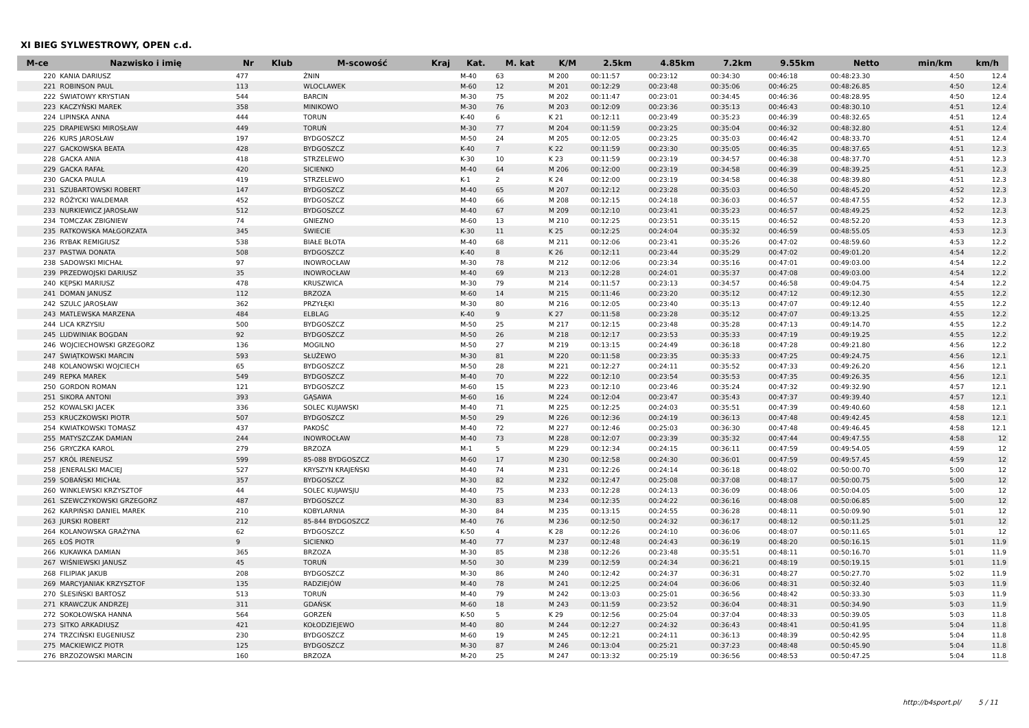XI BIEG SYLWESTROWY, OPEN c.d.
| M-ce | Nazwisko i imię | Nr | Klub | M-scowość | Kraj | Kat. | M. kat | K/M | 2.5km | 4.85km | 7.2km | 9.55km | Netto | min/km | km/h |
| --- | --- | --- | --- | --- | --- | --- | --- | --- | --- | --- | --- | --- | --- | --- | --- |
| 220 | KANIA DARIUSZ | 477 | | ŻNIN | | M-40 | 63 | M 200 | 00:11:57 | 00:23:12 | 00:34:30 | 00:46:18 | 00:48:23.30 | 4:50 | 12.4 |
| 221 | ROBINSON PAUL | 113 | | WLOCLAWEK | | M-60 | 12 | M 201 | 00:12:29 | 00:23:48 | 00:35:06 | 00:46:25 | 00:48:26.85 | 4:50 | 12.4 |
| 222 | ŚWIATOWY KRYSTIAN | 544 | | BARCIN | | M-30 | 75 | M 202 | 00:11:47 | 00:23:01 | 00:34:45 | 00:46:36 | 00:48:28.95 | 4:50 | 12.4 |
| 223 | KACZYŃSKI MAREK | 358 | | MINIKOWO | | M-30 | 76 | M 203 | 00:12:09 | 00:23:36 | 00:35:13 | 00:46:43 | 00:48:30.10 | 4:51 | 12.4 |
| 224 | LIPINSKA ANNA | 444 | | TORUN | | K-40 | 6 | K 21 | 00:12:11 | 00:23:49 | 00:35:23 | 00:46:39 | 00:48:32.65 | 4:51 | 12.4 |
| 225 | DRAPIEWSKI MIROSŁAW | 449 | | TORUŃ | | M-30 | 77 | M 204 | 00:11:59 | 00:23:25 | 00:35:04 | 00:46:32 | 00:48:32.80 | 4:51 | 12.4 |
| 226 | KURS JAROSŁAW | 197 | | BYDGOSZCZ | | M-50 | 24 | M 205 | 00:12:05 | 00:23:25 | 00:35:03 | 00:46:42 | 00:48:33.70 | 4:51 | 12.4 |
| 227 | GACKOWSKA BEATA | 428 | | BYDGOSZCZ | | K-40 | 7 | K 22 | 00:11:59 | 00:23:30 | 00:35:05 | 00:46:35 | 00:48:37.65 | 4:51 | 12.3 |
| 228 | GACKA ANIA | 418 | | STRZELEWO | | K-30 | 10 | K 23 | 00:11:59 | 00:23:19 | 00:34:57 | 00:46:38 | 00:48:37.70 | 4:51 | 12.3 |
| 229 | GACKA RAFAŁ | 420 | | SICIENKO | | M-40 | 64 | M 206 | 00:12:00 | 00:23:19 | 00:34:58 | 00:46:39 | 00:48:39.25 | 4:51 | 12.3 |
| 230 | GACKA PAULA | 419 | | STRZELEWO | | K-1 | 2 | K 24 | 00:12:00 | 00:23:19 | 00:34:58 | 00:46:38 | 00:48:39.80 | 4:51 | 12.3 |
| 231 | SZUBARTOWSKI ROBERT | 147 | | BYDGOSZCZ | | M-40 | 65 | M 207 | 00:12:12 | 00:23:28 | 00:35:03 | 00:46:50 | 00:48:45.20 | 4:52 | 12.3 |
| 232 | RÓŻYCKI WALDEMAR | 452 | | BYDGOSZCZ | | M-40 | 66 | M 208 | 00:12:15 | 00:24:18 | 00:36:03 | 00:46:57 | 00:48:47.55 | 4:52 | 12.3 |
| 233 | NURKIEWICZ JAROSŁAW | 512 | | BYDGOSZCZ | | M-40 | 67 | M 209 | 00:12:10 | 00:23:41 | 00:35:23 | 00:46:57 | 00:48:49.25 | 4:52 | 12.3 |
| 234 | TOMCZAK ZBIGNIEW | 74 | | GNIEZNO | | M-60 | 13 | M 210 | 00:12:25 | 00:23:51 | 00:35:15 | 00:46:52 | 00:48:52.20 | 4:53 | 12.3 |
| 235 | RATKOWSKA MAŁGORZATA | 345 | | ŚWIECIE | | K-30 | 11 | K 25 | 00:12:25 | 00:24:04 | 00:35:32 | 00:46:59 | 00:48:55.05 | 4:53 | 12.3 |
| 236 | RYBAK REMIGIUSZ | 538 | | BIAŁE BŁOTA | | M-40 | 68 | M 211 | 00:12:06 | 00:23:41 | 00:35:26 | 00:47:02 | 00:48:59.60 | 4:53 | 12.2 |
| 237 | PASTWA DONATA | 508 | | BYDGOSZCZ | | K-40 | 8 | K 26 | 00:12:11 | 00:23:44 | 00:35:29 | 00:47:02 | 00:49:01.20 | 4:54 | 12.2 |
| 238 | SADOWSKI MICHAŁ | 97 | | INOWROCŁAW | | M-30 | 78 | M 212 | 00:12:06 | 00:23:34 | 00:35:16 | 00:47:01 | 00:49:03.00 | 4:54 | 12.2 |
| 239 | PRZEDWOJSKI DARIUSZ | 35 | | INOWROCŁAW | | M-40 | 69 | M 213 | 00:12:28 | 00:24:01 | 00:35:37 | 00:47:08 | 00:49:03.00 | 4:54 | 12.2 |
| 240 | KĘPSKI MARIUSZ | 478 | | KRUSZWICA | | M-30 | 79 | M 214 | 00:11:57 | 00:23:13 | 00:34:57 | 00:46:58 | 00:49:04.75 | 4:54 | 12.2 |
| 241 | DOMAN JANUSZ | 112 | | BRZOZA | | M-60 | 14 | M 215 | 00:11:46 | 00:23:20 | 00:35:12 | 00:47:12 | 00:49:12.30 | 4:55 | 12.2 |
| 242 | SZULC JAROSŁAW | 362 | | PRZYŁĘKI | | M-30 | 80 | M 216 | 00:12:05 | 00:23:40 | 00:35:13 | 00:47:07 | 00:49:12.40 | 4:55 | 12.2 |
| 243 | MATLEWSKA MARZENA | 484 | | ELBLAG | | K-40 | 9 | K 27 | 00:11:58 | 00:23:28 | 00:35:12 | 00:47:07 | 00:49:13.25 | 4:55 | 12.2 |
| 244 | LICA KRZYSIU | 500 | | BYDGOSZCZ | | M-50 | 25 | M 217 | 00:12:15 | 00:23:48 | 00:35:28 | 00:47:13 | 00:49:14.70 | 4:55 | 12.2 |
| 245 | LUDWINIAK BOGDAN | 92 | | BYDGOSZCZ | | M-50 | 26 | M 218 | 00:12:17 | 00:23:53 | 00:35:33 | 00:47:19 | 00:49:19.25 | 4:55 | 12.2 |
| 246 | WOJCIECHOWSKI GRZEGORZ | 136 | | MOGILNO | | M-50 | 27 | M 219 | 00:13:15 | 00:24:49 | 00:36:18 | 00:47:28 | 00:49:21.80 | 4:56 | 12.2 |
| 247 | ŚWIĄTKOWSKI MARCIN | 593 | | SŁUŻEWO | | M-30 | 81 | M 220 | 00:11:58 | 00:23:35 | 00:35:33 | 00:47:25 | 00:49:24.75 | 4:56 | 12.1 |
| 248 | KOLANOWSKI WOJCIECH | 65 | | BYDGOSZCZ | | M-50 | 28 | M 221 | 00:12:27 | 00:24:11 | 00:35:52 | 00:47:33 | 00:49:26.20 | 4:56 | 12.1 |
| 249 | REPKA MAREK | 549 | | BYDGOSZCZ | | M-40 | 70 | M 222 | 00:12:10 | 00:23:54 | 00:35:53 | 00:47:35 | 00:49:26.35 | 4:56 | 12.1 |
| 250 | GORDON ROMAN | 121 | | BYDGOSZCZ | | M-60 | 15 | M 223 | 00:12:10 | 00:23:46 | 00:35:24 | 00:47:32 | 00:49:32.90 | 4:57 | 12.1 |
| 251 | SIKORA ANTONI | 393 | | GĄSAWA | | M-60 | 16 | M 224 | 00:12:04 | 00:23:47 | 00:35:43 | 00:47:37 | 00:49:39.40 | 4:57 | 12.1 |
| 252 | KOWALSKI JACEK | 336 | | SOLEC KUJAWSKI | | M-40 | 71 | M 225 | 00:12:25 | 00:24:03 | 00:35:51 | 00:47:39 | 00:49:40.60 | 4:58 | 12.1 |
| 253 | KRUCZKOWSKI PIOTR | 507 | | BYDGOSZCZ | | M-50 | 29 | M 226 | 00:12:36 | 00:24:19 | 00:36:13 | 00:47:48 | 00:49:42.45 | 4:58 | 12.1 |
| 254 | KWIATKOWSKI TOMASZ | 437 | | PAKOŚĆ | | M-40 | 72 | M 227 | 00:12:46 | 00:25:03 | 00:36:30 | 00:47:48 | 00:49:46.45 | 4:58 | 12.1 |
| 255 | MATYSZCZAK DAMIAN | 244 | | INOWROCŁAW | | M-40 | 73 | M 228 | 00:12:07 | 00:23:39 | 00:35:32 | 00:47:44 | 00:49:47.55 | 4:58 | 12 |
| 256 | GRYCZKA KAROL | 279 | | BRZOZA | | M-1 | 5 | M 229 | 00:12:34 | 00:24:15 | 00:36:11 | 00:47:59 | 00:49:54.05 | 4:59 | 12 |
| 257 | KRÓL IRENEUSZ | 599 | | 85-088 BYDGOSZCZ | | M-60 | 17 | M 230 | 00:12:58 | 00:24:30 | 00:36:01 | 00:47:59 | 00:49:57.45 | 4:59 | 12 |
| 258 | JENERALSKI MACIEJ | 527 | | KRYSZYN KRAJEŃSKI | | M-40 | 74 | M 231 | 00:12:26 | 00:24:14 | 00:36:18 | 00:48:02 | 00:50:00.70 | 5:00 | 12 |
| 259 | SOBAŃSKI MICHAŁ | 357 | | BYDGOSZCZ | | M-30 | 82 | M 232 | 00:12:47 | 00:25:08 | 00:37:08 | 00:48:17 | 00:50:00.75 | 5:00 | 12 |
| 260 | WINKLEWSKI KRZYSZTOF | 44 | | SOLEC KUJAWSJU | | M-40 | 75 | M 233 | 00:12:28 | 00:24:13 | 00:36:09 | 00:48:06 | 00:50:04.05 | 5:00 | 12 |
| 261 | SZEWCZYKOWSKI GRZEGORZ | 487 | | BYDGOSZCZ | | M-30 | 83 | M 234 | 00:12:35 | 00:24:22 | 00:36:16 | 00:48:08 | 00:50:06.85 | 5:00 | 12 |
| 262 | KARPIŃSKI DANIEL MAREK | 210 | | KOBYLARNIA | | M-30 | 84 | M 235 | 00:13:15 | 00:24:55 | 00:36:28 | 00:48:11 | 00:50:09.90 | 5:01 | 12 |
| 263 | JURSKI ROBERT | 212 | | 85-844 BYDGOSZCZ | | M-40 | 76 | M 236 | 00:12:50 | 00:24:32 | 00:36:17 | 00:48:12 | 00:50:11.25 | 5:01 | 12 |
| 264 | KOLANOWSKA GRAŻYNA | 62 | | BYDGOSZCZ | | K-50 | 4 | K 28 | 00:12:26 | 00:24:10 | 00:36:06 | 00:48:07 | 00:50:11.65 | 5:01 | 12 |
| 265 | ŁOŚ PIOTR | 9 | | SICIENKO | | M-40 | 77 | M 237 | 00:12:48 | 00:24:43 | 00:36:19 | 00:48:20 | 00:50:16.15 | 5:01 | 11.9 |
| 266 | KUKAWKA DAMIAN | 365 | | BRZOZA | | M-30 | 85 | M 238 | 00:12:26 | 00:23:48 | 00:35:51 | 00:48:11 | 00:50:16.70 | 5:01 | 11.9 |
| 267 | WIŚNIEWSKI JANUSZ | 45 | | TORUŃ | | M-50 | 30 | M 239 | 00:12:59 | 00:24:34 | 00:36:21 | 00:48:19 | 00:50:19.15 | 5:01 | 11.9 |
| 268 | FILIPIAK JAKUB | 208 | | BYDGOSZCZ | | M-30 | 86 | M 240 | 00:12:42 | 00:24:37 | 00:36:31 | 00:48:27 | 00:50:27.70 | 5:02 | 11.9 |
| 269 | MARCYJANIAK KRZYSZTOF | 135 | | RADZIEJÓW | | M-40 | 78 | M 241 | 00:12:25 | 00:24:04 | 00:36:06 | 00:48:31 | 00:50:32.40 | 5:03 | 11.9 |
| 270 | ŚLESIŃSKI BARTOSZ | 513 | | TORUŃ | | M-40 | 79 | M 242 | 00:13:03 | 00:25:01 | 00:36:56 | 00:48:42 | 00:50:33.30 | 5:03 | 11.9 |
| 271 | KRAWCZUK ANDRZEJ | 311 | | GDAŃSK | | M-60 | 18 | M 243 | 00:11:59 | 00:23:52 | 00:36:04 | 00:48:31 | 00:50:34.90 | 5:03 | 11.9 |
| 272 | SOKOŁOWSKA HANNA | 564 | | GORZEŃ | | K-50 | 5 | K 29 | 00:12:56 | 00:25:04 | 00:37:04 | 00:48:33 | 00:50:39.05 | 5:03 | 11.8 |
| 273 | SITKO ARKADIUSZ | 421 | | KOŁODZIEJEWO | | M-40 | 80 | M 244 | 00:12:27 | 00:24:32 | 00:36:43 | 00:48:41 | 00:50:41.95 | 5:04 | 11.8 |
| 274 | TRZCIŃSKI EUGENIUSZ | 230 | | BYDGOSZCZ | | M-60 | 19 | M 245 | 00:12:21 | 00:24:11 | 00:36:13 | 00:48:39 | 00:50:42.95 | 5:04 | 11.8 |
| 275 | MACKIEWICZ PIOTR | 125 | | BYDGOSZCZ | | M-30 | 87 | M 246 | 00:13:04 | 00:25:21 | 00:37:23 | 00:48:48 | 00:50:45.90 | 5:04 | 11.8 |
| 276 | BRZOZOWSKI MARCIN | 160 | | BRZOZA | | M-20 | 25 | M 247 | 00:13:32 | 00:25:19 | 00:36:56 | 00:48:53 | 00:50:47.25 | 5:04 | 11.8 |
http://b4sport.pl/ 5 / 11